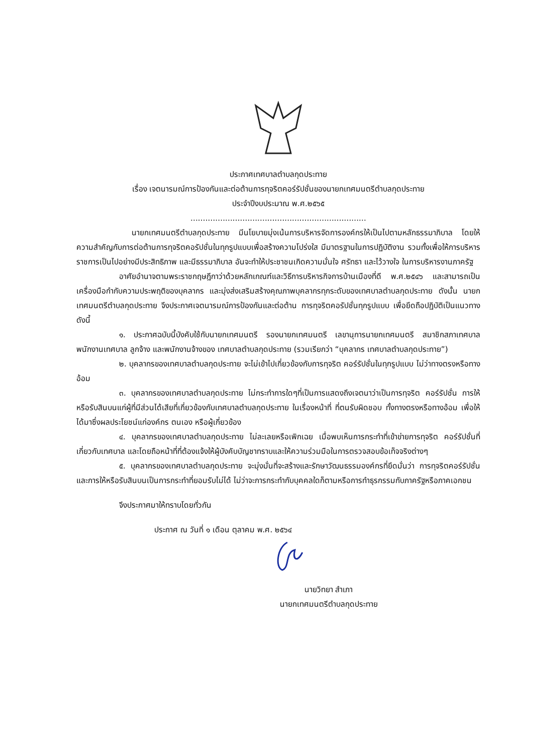ประกาศเทศบาลตำบลกุดประทาย
เรื่อง เจตนารมณ์การป้องกันและต่อต้านการทุจริตคอร์รัปชั่นของนายกเทศมนตรีตำบลกุดประทาย
ประจำปีงบประมาณ พ.ศ.๒๕๖๕
.......................................................................
นายกเทศมนตรีตำบลกุดประทาย มีนโยบายมุ่งเน้นการบริหารจัดการองค์กรให้เป็นไปตามหลักธรรมาภิบาล โดยให้ความสำคัญกับการต่อต้านการทุจริตคอรัปชั่นในทุกรูปแบบเพื่อสร้างความโปร่งใส มีมาตรฐานในการปฏิบัติงาน รวมทั้งเพื่อให้การบริหารราชการเป็นไปอย่างมีประสิทธิภาพ และมีธรรมาภิบาล อันจะทำให้ประชาชนเกิดความมั่นใจ ศรัทธา และไว้วางใจ ในการบริหารงานภาครัฐ
อาศัยอำนาจตามพระราชกฤษฎีกาว่าด้วยหลักเกณฑ์และวิธีการบริหารกิจการบ้านเมืองที่ดี พ.ศ.๒๕๔๖ และสามารถเป็นเครื่องมือกำกับความประพฤติของบุคลากร และมุ่งส่งเสริมสร้างคุณภาพบุคลากรทุกระดับของเทศบาลตำบลกุดประทาย ดังนั้น นายกเทศมนตรีตำบลกุดประทาย จึงประกาศเจตนารมณ์การป้องกันและต่อต้าน การทุจริตคอรัปชั่นทุกรูปแบบ เพื่อยึดถือปฏิบัติเป็นแนวทาง ดังนี้
๑. ประกาศฉบับนี้บังคับใช้กับนายกเทศมนตรี รองนายกเทศมนตรี เลขานุการนายกเทศมนตรี สมาชิกสภาเทศบาล พนักงานเทศบาล ลูกจ้าง และพนักงานจ้างของ เทศบาลตำบลกุดประทาย (รวมเรียกว่า “บุคลากร เทศบาลตำบลกุดประทาย”)
๒. บุคลากรของเทศบาลตำบลกุดประทาย จะไม่เข้าไปเกี่ยวข้องกับการทุจริต คอร์รัปชั่นในทุกรูปแบบ ไม่ว่าทางตรงหรือทางอ้อม
๓. บุคลากรของเทศบาลตำบลกุดประทาย ไม่กระทำการใดๆที่เป็นการแสดงถึงเจตนาว่าเป็นการทุจริต คอร์รัปชั่น การให้หรือรับสินบนแก่ผู้ที่มีส่วนได้เสียที่เกี่ยวข้องกับเทศบาลตำบลกุดประทาย ในเรื่องหน้าที่ ที่ตนรับผิดชอบ ทั้งทางตรงหรือทางอ้อม เพื่อให้ได้มาซึ่งผลประโยชน์แก่องค์กร ตนเอง หรือผู้เกี่ยวข้อง
๔. บุคลากรของเทศบาลตำบลกุดประทาย ไม่ละเลยหรือเพิกเฉย เมื่อพบเห็นการกระทำที่เข้าข่ายการทุจริต คอร์รัปชั่นที่เกี่ยวกับเทศบาล และโดยถือหน้าที่ที่ต้องแจ้งให้ผู้บังคับบัญชาทราบและให้ความร่วมมือในการตรวจสอบข้อเท็จจริงต่างๆ
๕. บุคลากรของเทศบาลตำบลกุดประทาย จะมุ่งมั่นที่จะสร้างและรักษาวัฒนธรรมองค์กรที่ยึดมั่นว่า การทุจริตคอร์รัปชั่น และการให้หรือรับสินบนเป็นการกระทำที่ยอมรับไม่ได้ ไม่ว่าจะการกระทำกับบุคคลใดก็ตามหรือการทำธุรกรรมกับภาครัฐหรือภาคเอกชน
จึงประกาศมาให้ทราบโดยทั่วกัน
ประกาศ ณ วันที่ ๑ เดือน ตุลาคม พ.ศ. ๒๕๖๔
นายวิทยา สำเภา
นายกเทศมนตรีตำบลกุดประทาย